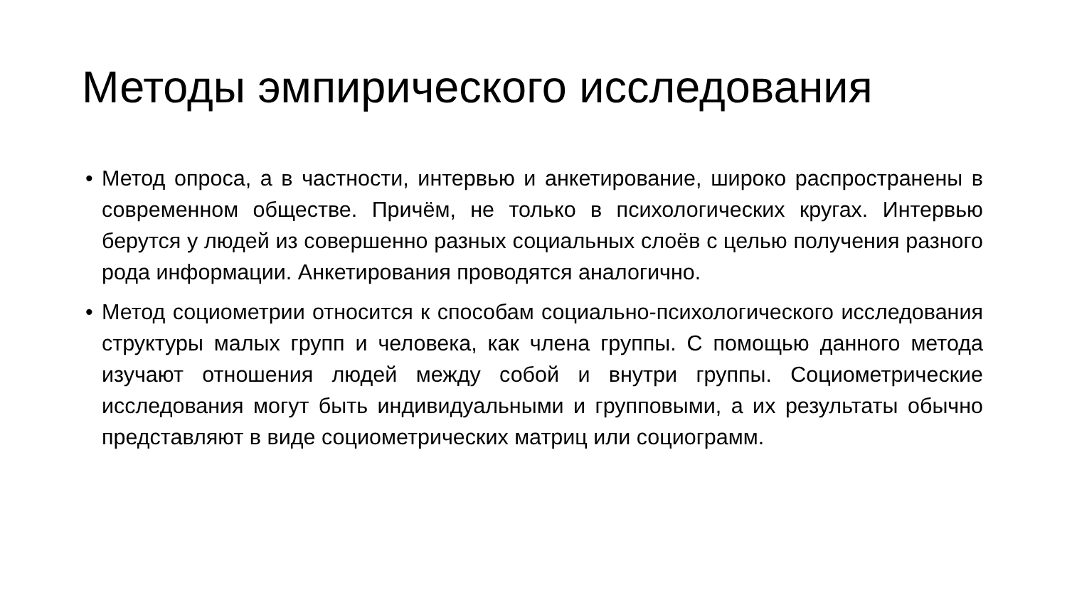Методы эмпирического исследования
• Метод опроса, а в частности, интервью и анкетирование, широко распространены в современном обществе. Причём, не только в психологических кругах. Интервью берутся у людей из совершенно разных социальных слоёв с целью получения разного рода информации. Анкетирования проводятся аналогично.
• Метод социометрии относится к способам социально-психологического исследования структуры малых групп и человека, как члена группы. С помощью данного метода изучают отношения людей между собой и внутри группы. Социометрические исследования могут быть индивидуальными и групповыми, а их результаты обычно представляют в виде социометрических матриц или социограмм.